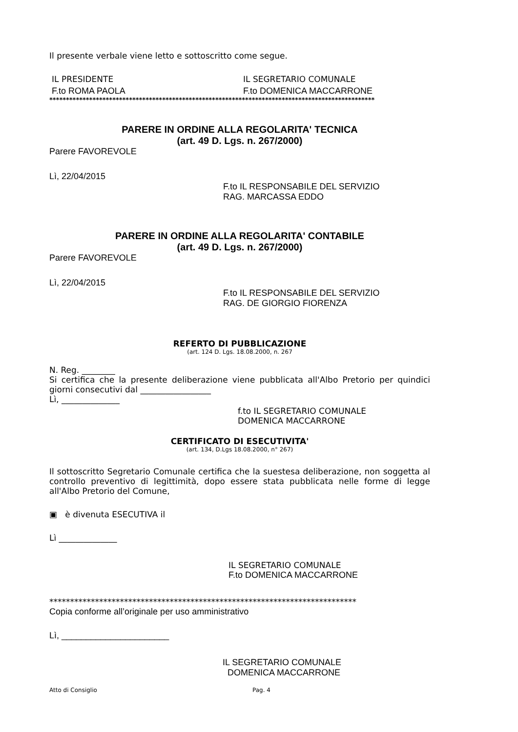Il presente verbale viene letto e sottoscritto come segue.
IL PRESIDENTE IL SEGRETARIO COMUNALE
F.to ROMA PAOLA F.to DOMENICA MACCARRONE
**************************************************************************************************
PARERE IN ORDINE ALLA REGOLARITA' TECNICA
(art. 49 D. Lgs. n. 267/2000)
Parere FAVOREVOLE
Lì, 22/04/2015
F.to IL RESPONSABILE DEL SERVIZIO
RAG. MARCASSA EDDO
PARERE IN ORDINE ALLA REGOLARITA' CONTABILE
(art. 49 D. Lgs. n. 267/2000)
Parere FAVOREVOLE
Lì, 22/04/2015
F.to IL RESPONSABILE DEL SERVIZIO
RAG. DE GIORGIO FIORENZA
REFERTO DI PUBBLICAZIONE
(art. 124 D. Lgs. 18.08.2000, n. 267
N. Reg. ________
Si certifica che la presente deliberazione viene pubblicata all'Albo Pretorio per quindici giorni consecutivi dal _________________
Lì, ______________
f.to IL SEGRETARIO COMUNALE
DOMENICA MACCARRONE
CERTIFICATO DI ESECUTIVITA'
(art. 134, D.Lgs 18.08.2000, n° 267)
Il sottoscritto Segretario Comunale certifica che la suestesa deliberazione, non soggetta al controllo preventivo di legittimità, dopo essere stata pubblicata nelle forme di legge all'Albo Pretorio del Comune,
▣ è divenuta ESECUTIVA il
Lì ______________
IL SEGRETARIO COMUNALE
F.to DOMENICA MACCARRONE
**************************************************************************
Copia conforme all’originale per uso amministrativo
Lì, ______________________
IL SEGRETARIO COMUNALE
DOMENICA MACCARRONE
Atto di Consiglio Pag. 4